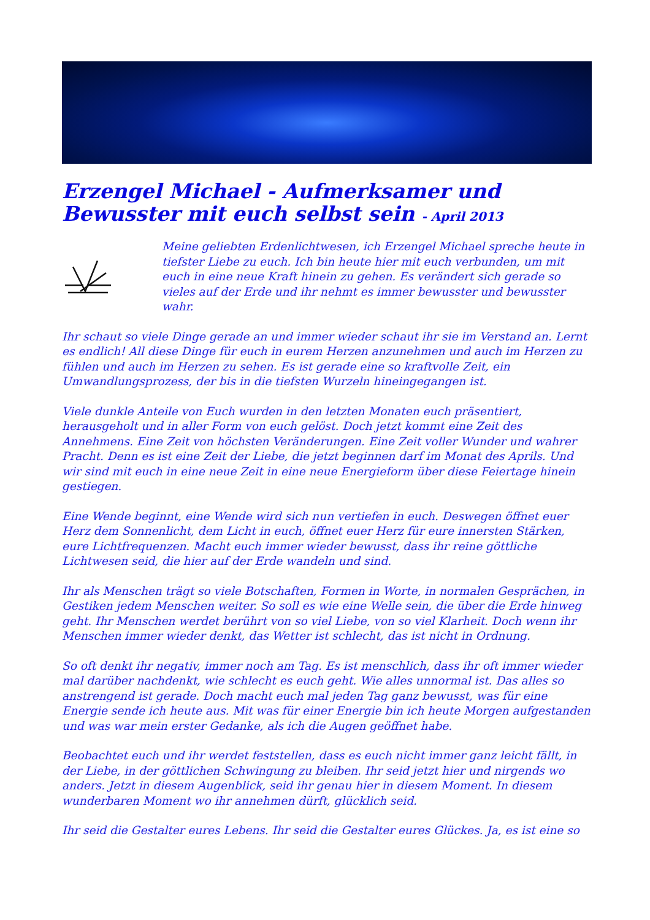Erzengel Michael - Aufmerksamer und Bewusster mit euch selbst sein - April 2013
Meine geliebten Erdenlichtwesen, ich Erzengel Michael spreche heute in tiefster Liebe zu euch. Ich bin heute hier mit euch verbunden, um mit euch in eine neue Kraft hinein zu gehen. Es verändert sich gerade so vieles auf der Erde und ihr nehmt es immer bewusster und bewusster wahr.
Ihr schaut so viele Dinge gerade an und immer wieder schaut ihr sie im Verstand an. Lernt es endlich! All diese Dinge für euch in eurem Herzen anzunehmen und auch im Herzen zu fühlen und auch im Herzen zu sehen. Es ist gerade eine so kraftvolle Zeit, ein Umwandlungsprozess, der bis in die tiefsten Wurzeln hineingegangen ist.
Viele dunkle Anteile von Euch wurden in den letzten Monaten euch präsentiert, herausgeholt und in aller Form von euch gelöst. Doch jetzt kommt eine Zeit des Annehmens. Eine Zeit von höchsten Veränderungen. Eine Zeit voller Wunder und wahrer Pracht. Denn es ist eine Zeit der Liebe, die jetzt beginnen darf im Monat des Aprils. Und wir sind mit euch in eine neue Zeit in eine neue Energieform über diese Feiertage hinein gestiegen.
Eine Wende beginnt, eine Wende wird sich nun vertiefen in euch. Deswegen öffnet euer Herz dem Sonnenlicht, dem Licht in euch, öffnet euer Herz für eure innersten Stärken, eure Lichtfrequenzen. Macht euch immer wieder bewusst, dass ihr reine göttliche Lichtwesen seid, die hier auf der Erde wandeln und sind.
Ihr als Menschen trägt so viele Botschaften, Formen in Worte, in normalen Gesprächen, in Gestiken jedem Menschen weiter. So soll es wie eine Welle sein, die über die Erde hinweg geht. Ihr Menschen werdet berührt von so viel Liebe, von so viel Klarheit. Doch wenn ihr Menschen immer wieder denkt, das Wetter ist schlecht, das ist nicht in Ordnung.
So oft denkt ihr negativ, immer noch am Tag. Es ist menschlich, dass ihr oft immer wieder mal darüber nachdenkt, wie schlecht es euch geht. Wie alles unnormal ist. Das alles so anstrengend ist gerade. Doch macht euch mal jeden Tag ganz bewusst, was für eine Energie sende ich heute aus. Mit was für einer Energie bin ich heute Morgen aufgestanden und was war mein erster Gedanke, als ich die Augen geöffnet habe.
Beobachtet euch und ihr werdet feststellen, dass es euch nicht immer ganz leicht fällt, in der Liebe, in der göttlichen Schwingung zu bleiben. Ihr seid jetzt hier und nirgends wo anders. Jetzt in diesem Augenblick, seid ihr genau hier in diesem Moment. In diesem wunderbaren Moment wo ihr annehmen dürft, glücklich seid.
Ihr seid die Gestalter eures Lebens. Ihr seid die Gestalter eures Glückes. Ja, es ist eine so